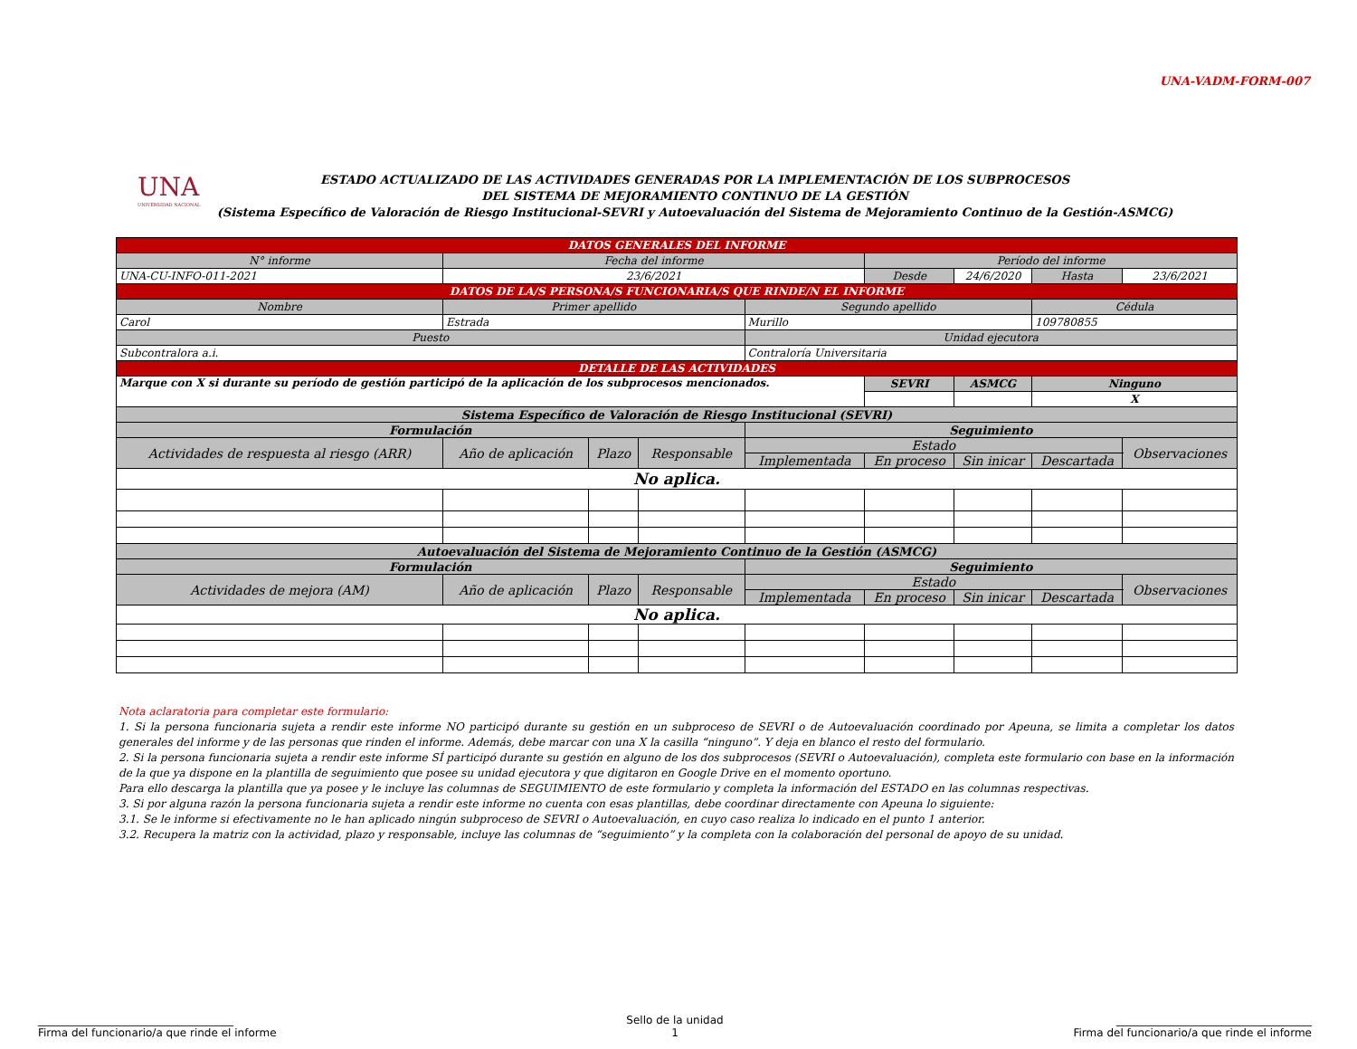UNA-VADM-FORM-007
UNA
UNIVERSIDAD NACIONAL
ESTADO ACTUALIZADO DE LAS ACTIVIDADES GENERADAS POR LA IMPLEMENTACIÓN DE LOS SUBPROCESOS
DEL SISTEMA DE MEJORAMIENTO CONTINUO DE LA GESTIÓN
(Sistema Específico de Valoración de Riesgo Institucional-SEVRI y Autoevaluación del Sistema de Mejoramiento Continuo de la Gestión-ASMCG)
| DATOS GENERALES DEL INFORME | | | | | | | | | |
| N° informe | Fecha del informe | | | | Período del informe | | | | |
| UNA-CU-INFO-011-2021 | 23/6/2021 | | | | Desde | 24/6/2020 | Hasta | 23/6/2021 | |
| DATOS DE LA/S PERSONA/S FUNCIONARIA/S QUE RINDE/N EL INFORME | | | | | | | | | |
| Nombre | Primer apellido | | | Segundo apellido | | | Cédula | | |
| Carol | Estrada | | | Murillo | | | 109780855 | | |
| Puesto | | | | Unidad ejecutora | | | | | |
| Subcontralora a.i. | | | | Contraloría Universitaria | | | | | |
| DETALLE DE LAS ACTIVIDADES | | | | | | | | | |
| Marque con X si durante su período de gestión participó de la aplicación de los subprocesos mencionados. | | | | | SEVRI | ASMCG | Ninguno | | |
| | | | | | | | X | | |
| Sistema Específico de Valoración de Riesgo Institucional (SEVRI) | | | | | | | | | |
| Formulación | | | | Seguimiento | | | | | |
| Actividades de respuesta al riesgo (ARR) | Año de aplicación | Plazo | Responsable | Estado | | | | | Observaciones |
| | | | | Implementada | En proceso | Sin inicar | Descartada | | |
| No aplica. | | | | | | | | | |
| Autoevaluación del Sistema de Mejoramiento Continuo de la Gestión (ASMCG) | | | | | | | | | |
| Formulación | | | | Seguimiento | | | | | |
| Actividades de mejora (AM) | Año de aplicación | Plazo | Responsable | Estado | | | | | Observaciones |
| | | | | Implementada | En proceso | Sin inicar | Descartada | | |
| No aplica. | | | | | | | | | |
Nota aclaratoria para completar este formulario:
1. Si la persona funcionaria sujeta a rendir este informe NO participó durante su gestión en un subproceso de SEVRI o de Autoevaluación coordinado por Apeuna, se limita a completar los datos generales del informe y de las personas que rinden el informe. Además, debe marcar con una X la casilla “ninguno”. Y deja en blanco el resto del formulario.
2. Si la persona funcionaria sujeta a rendir este informe SÍ participó durante su gestión en alguno de los dos subprocesos (SEVRI o Autoevaluación), completa este formulario con base en la información de la que ya dispone en la plantilla de seguimiento que posee su unidad ejecutora y que digitaron en Google Drive en el momento oportuno.
Para ello descarga la plantilla que ya posee y le incluye las columnas de SEGUIMIENTO de este formulario y completa la información del ESTADO en las columnas respectivas.
3. Si por alguna razón la persona funcionaria sujeta a rendir este informe no cuenta con esas plantillas, debe coordinar directamente con Apeuna lo siguiente:
3.1. Se le informe si efectivamente no le han aplicado ningún subproceso de SEVRI o Autoevaluación, en cuyo caso realiza lo indicado en el punto 1 anterior.
3.2. Recupera la matriz con la actividad, plazo y responsable, incluye las columnas de “seguimiento” y la completa con la colaboración del personal de apoyo de su unidad.
____________________________________
Firma del funcionario/a que rinde el informe
Sello de la unidad
1
____________________________________
Firma del funcionario/a que rinde el informe